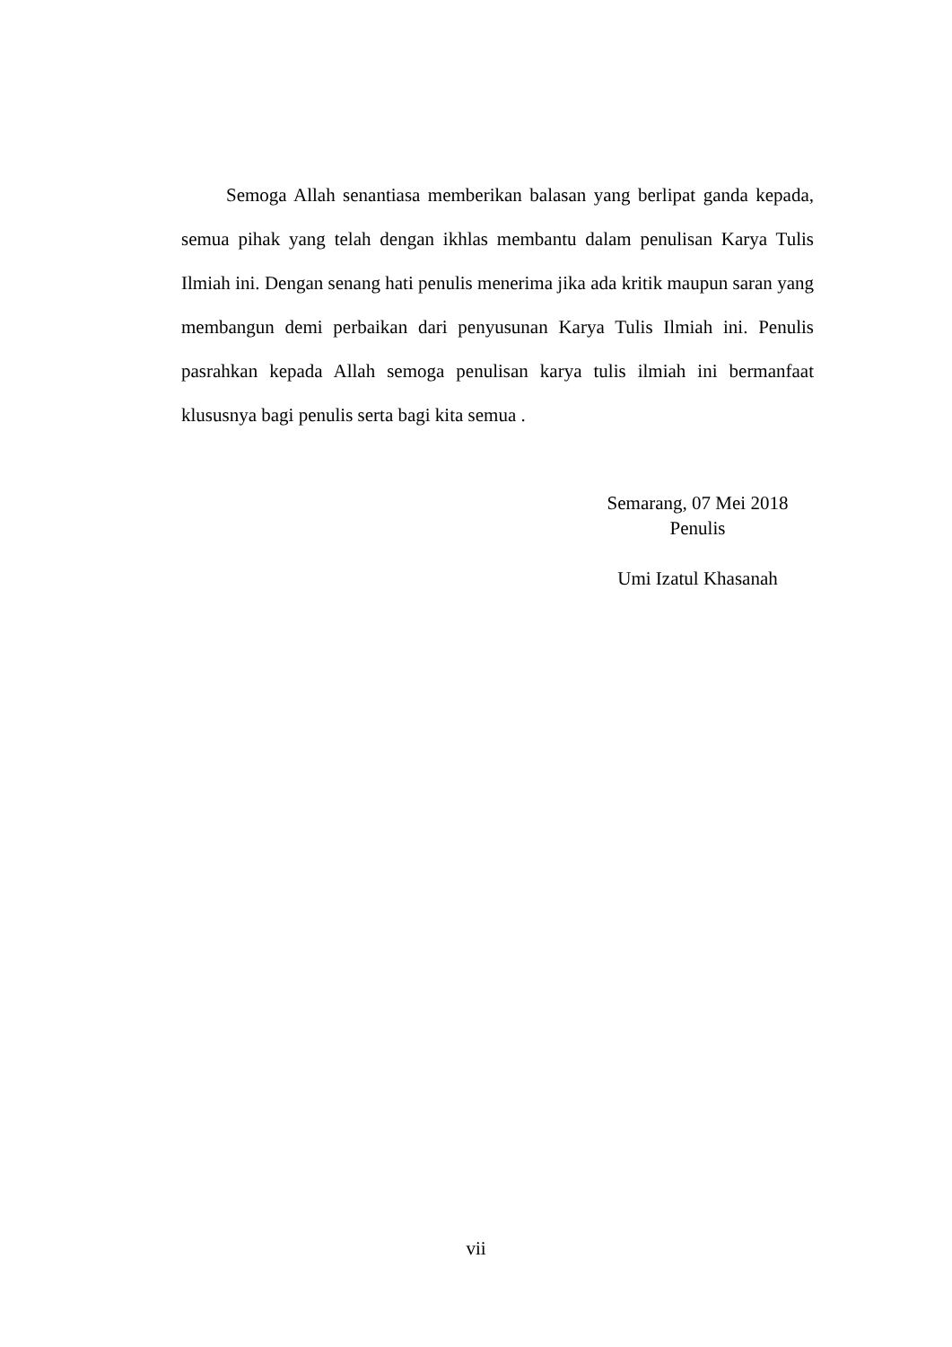Semoga Allah senantiasa memberikan balasan yang berlipat ganda kepada, semua pihak yang telah dengan ikhlas membantu dalam penulisan Karya Tulis Ilmiah ini. Dengan senang hati penulis menerima jika ada kritik maupun saran yang membangun demi perbaikan dari penyusunan Karya Tulis Ilmiah ini. Penulis pasrahkan kepada Allah semoga penulisan karya tulis ilmiah ini bermanfaat klususnya bagi penulis serta bagi kita semua .
Semarang, 07 Mei 2018
Penulis
Umi Izatul Khasanah
vii